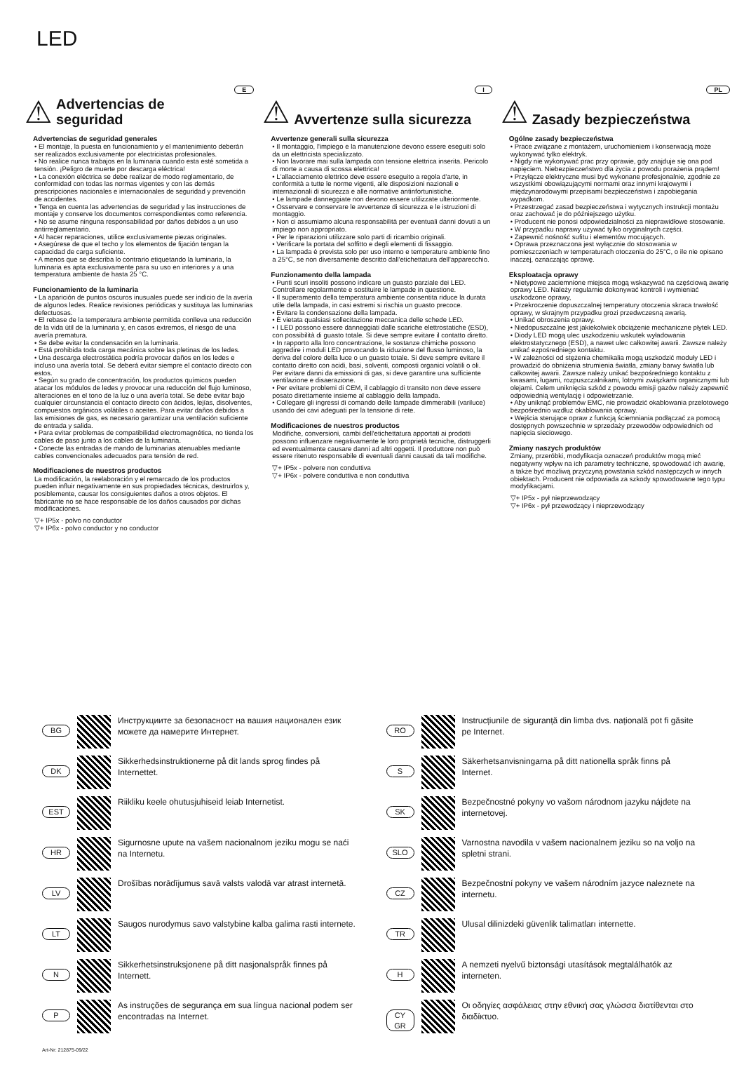LED
E
⚠
Advertencias de seguridad
Advertencias de seguridad generales
• El montaje, la puesta en funcionamiento y el mantenimiento deberán ser realizados exclusivamente por electricistas profesionales.
• No realice nunca trabajos en la luminaria cuando esta esté sometida a tensión. ¡Peligro de muerte por descarga eléctrica!
• La conexión eléctrica se debe realizar de modo reglamentario, de conformidad con todas las normas vigentes y con las demás prescripciones nacionales e internacionales de seguridad y prevención de accidentes.
• Tenga en cuenta las advertencias de seguridad y las instrucciones de montaje y conserve los documentos correspondientes como referencia.
• No se asume ninguna responsabilidad por daños debidos a un uso antirreglamentario.
• Al hacer reparaciones, utilice exclusivamente piezas originales.
• Asegúrese de que el techo y los elementos de fijación tengan la capacidad de carga suficiente.
• A menos que se describa lo contrario etiquetando la luminaria, la luminaria es apta exclusivamente para su uso en interiores y a una temperatura ambiente de hasta 25 °C.
Funcionamiento de la luminaria
• La aparición de puntos oscuros inusuales puede ser indicio de la avería de algunos ledes. Realice revisiones periódicas y sustituya las luminarias defectuosas.
• El rebase de la temperatura ambiente permitida conlleva una reducción de la vida útil de la luminaria y, en casos extremos, el riesgo de una avería prematura.
• Se debe evitar la condensación en la luminaria.
• Está prohibida toda carga mecánica sobre las pletinas de los ledes.
• Una descarga electrostática podría provocar daños en los ledes e incluso una avería total. Se deberá evitar siempre el contacto directo con estos.
• Según su grado de concentración, los productos químicos pueden atacar los módulos de ledes y provocar una reducción del flujo luminoso, alteraciones en el tono de la luz o una avería total. Se debe evitar bajo cualquier circunstancia el contacto directo con ácidos, lejías, disolventes, compuestos orgánicos volátiles o aceites. Para evitar daños debidos a las emisiones de gas, es necesario garantizar una ventilación suficiente de entrada y salida.
• Para evitar problemas de compatibilidad electromagnética, no tienda los cables de paso junto a los cables de la luminaria.
• Conecte las entradas de mando de luminarias atenuables mediante cables convencionales adecuados para tensión de red.
Modificaciones de nuestros productos
La modificación, la reelaboración y el remarcado de los productos pueden influir negativamente en sus propiedades técnicas, destruirlos y, posiblemente, causar los consiguientes daños a otros objetos. El fabricante no se hace responsable de los daños causados por dichas modificaciones.
▽+ IP5x - polvo no conductor
▽+ IP6x - polvo conductor y no conductor
I
⚠
Avvertenze sulla sicurezza
Avvertenze generali sulla sicurezza
• Il montaggio, l'impiego e la manutenzione devono essere eseguiti solo da un elettricista specializzato.
• Non lavorare mai sulla lampada con tensione elettrica inserita. Pericolo di morte a causa di scossa elettrica!
• L'allacciamento elettrico deve essere eseguito a regola d'arte, in conformità a tutte le norme vigenti, alle disposizioni nazionali e internazionali di sicurezza e alle normative antinfortunistiche.
• Le lampade danneggiate non devono essere utilizzate ulteriormente.
• Osservare e conservare le avvertenze di sicurezza e le istruzioni di montaggio.
• Non ci assumiamo alcuna responsabilità per eventuali danni dovuti a un impiego non appropriato.
• Per le riparazioni utilizzare solo parti di ricambio originali.
• Verificare la portata del soffitto e degli elementi di fissaggio.
• La lampada è prevista solo per uso interno e temperature ambiente fino a 25°C, se non diversamente descritto dall'etichettatura dell'apparecchio.
Funzionamento della lampada
• Punti scuri insoliti possono indicare un guasto parziale dei LED. Controllare regolarmente e sostituire le lampade in questione.
• Il superamento della temperatura ambiente consentita riduce la durata utile della lampada, in casi estremi si rischia un guasto precoce.
• Evitare la condensazione della lampada.
• È vietata qualsiasi sollecitazione meccanica delle schede LED.
• I LED possono essere danneggiati dalle scariche elettrostatiche (ESD), con possibilità di guasto totale. Si deve sempre evitare il contatto diretto.
• In rapporto alla loro concentrazione, le sostanze chimiche possono aggredire i moduli LED provocando la riduzione del flusso luminoso, la deriva del colore della luce o un guasto totale. Si deve sempre evitare il contatto diretto con acidi, basi, solventi, composti organici volatili o oli. Per evitare danni da emissioni di gas, si deve garantire una sufficiente ventilazione e disaerazione.
• Per evitare problemi di CEM, il cablaggio di transito non deve essere posato direttamente insieme al cablaggio della lampada.
• Collegare gli ingressi di comando delle lampade dimmerabili (variluce) usando dei cavi adeguati per la tensione di rete.
Modificaciones de nuestros productos
Modifiche, conversioni, cambi dell'etichettatura apportati ai prodotti possono influenzare negativamente le loro proprietà tecniche, distruggerli ed eventualmente causare danni ad altri oggetti. Il produttore non può essere ritenuto responsabile di eventuali danni causati da tali modifiche.
▽+ IP5x - polvere non conduttiva
▽+ IP6x - polvere conduttiva e non conduttiva
PL
⚠
Zasady bezpieczeństwa
Ogólne zasady bezpieczeństwa
• Prace związane z montażem, uruchomieniem i konserwacją może wykonywać tylko elektryk.
• Nigdy nie wykonywać prac przy oprawie, gdy znajduje się ona pod napięciem. Niebezpieczeństwo dla życia z powodu porażenia prądem!
• Przyłącze elektryczne musi być wykonane profesjonalnie, zgodnie ze wszystkimi obowiązującymi normami oraz innymi krajowymi i międzynarodowymi przepisami bezpieczeństwa i zapobiegania wypadkom.
• Przestrzegać zasad bezpieczeństwa i wytycznych instrukcji montażu oraz zachować je do późniejszego użytku.
• Producent nie ponosi odpowiedzialności za nieprawidłowe stosowanie.
• W przypadku naprawy używać tylko oryginalnych części.
• Zapewnić nośność sufitu i elementów mocujących.
• Oprawa przeznaczona jest wyłącznie do stosowania w pomieszczeniach w temperaturach otoczenia do 25°C, o ile nie opisano inaczej, oznaczając oprawę.
Eksploatacja oprawy
• Nietypowe zaciemnione miejsca mogą wskazywać na częściową awarię oprawy LED. Należy regularnie dokonywać kontroli i wymieniać uszkodzone oprawy,
• Przekroczenie dopuszczalnej temperatury otoczenia skraca trwałość oprawy, w skrajnym przypadku grozi przedwczesną awarią.
• Unikać obroszenia oprawy.
• Niedopuszczalne jest jakiekolwiek obciążenie mechaniczne płytek LED.
• Diody LED mogą ulec uszkodzeniu wskutek wyładowania elektrostatycznego (ESD), a nawet ulec całkowitej awarii. Zawsze należy unikać ezpośredniego kontaktu.
• W zależności od stężenia chemikalia mogą uszkodzić moduły LED i prowadzić do obniżenia strumienia światła, zmiany barwy światła lub całkowitej awarii. Zawsze należy unikać bezpośredniego kontaktu z kwasami, ługami, rozpuszczalnikami, lotnymi związkami organicznymi lub olejami. Celem uniknięcia szkód z powodu emisji gazów należy zapewnić odpowiednią wentylację i odpowietrzanie.
• Aby uniknąć problemów EMC, nie prowadzić okablowania przelotowego bezpośrednio wzdłuż okablowania oprawy.
• Wejścia sterujące opraw z funkcją ściemniania podłączać za pomocą dostępnych powszechnie w sprzedaży przewodów odpowiednich od napięcia sieciowego.
Zmiany naszych produktów
Zmiany, przeróbki, modyfikacja oznaczeń produktów mogą mieć negatywny wpływ na ich parametry techniczne, spowodować ich awarię, a także być możliwą przyczyną powstania szkód następczych w innych obiektach. Producent nie odpowiada za szkody spowodowane tego typu modyfikacjami.
▽+ IP5x - pył nieprzewodzący
▽+ IP6x - pył przewodzący i nieprzewodzący
BG Инструкциите за безопасност на вашия национален език можете да намерите Интернет.
RO Instrucțiunile de siguranță din limba dvs. națională pot fi găsite pe Internet.
DK Sikkerhedsinstruktionerne på dit lands sprog findes på Internettet.
S Säkerhetsanvisningarna på ditt nationella språk finns på Internet.
EST Riikliku keele ohutusjuhiseid leiab Internetist.
SK Bezpečnostné pokyny vo vašom národnom jazyku nájdete na internetovej.
HR Sigurnosne upute na vašem nacionalnom jeziku mogu se naći na Internetu.
SLO Varnostna navodila v vašem nacionalnem jeziku so na voljo na spletni strani.
LV Drošības norādījumus savā valsts valodā var atrast internetā.
CZ Bezpečnostní pokyny ve vašem národním jazyce naleznete na internetu.
LT Saugos nurodymus savo valstybine kalba galima rasti internete.
TR Ulusal dilinizdeki güvenlik talimatları internette.
N Sikkerhetsinstruksjonene på ditt nasjonalspråk finnes på Internett.
H A nemzeti nyelvű biztonsági utasítások megtalálhatók az interneten.
P As instruções de segurança em sua língua nacional podem ser encontradas na Internet.
CY
GR Οι οδηγίες ασφάλειας στην εθνική σας γλώσσα διατίθενται στο διαδίκτυο.
Art-Nr: 212875-09/22